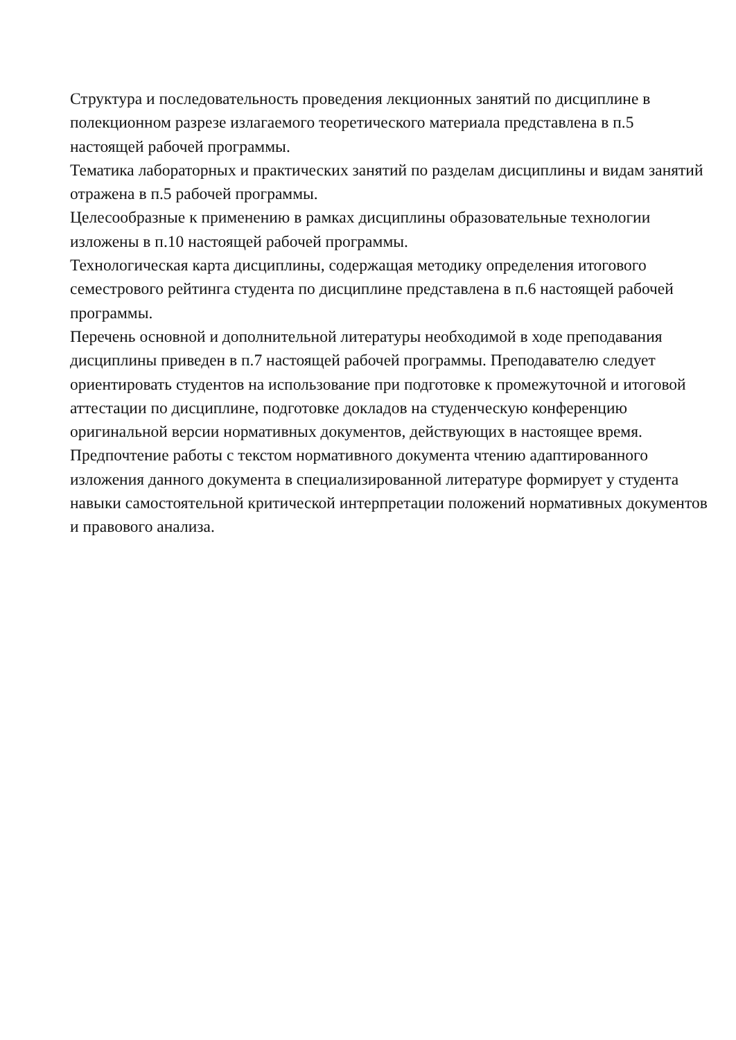Структура и последовательность проведения лекционных занятий по дисциплине в полекционном разрезе излагаемого теоретического материала представлена в п.5 настоящей рабочей программы.
Тематика лабораторных и практических занятий по разделам дисциплины и видам занятий отражена в п.5 рабочей программы.
Целесообразные к применению в рамках дисциплины образовательные технологии изложены в п.10 настоящей рабочей программы.
Технологическая карта дисциплины, содержащая методику определения итогового семестрового рейтинга студента по дисциплине представлена в п.6 настоящей рабочей программы.
Перечень основной и дополнительной литературы необходимой в ходе преподавания дисциплины приведен в п.7 настоящей рабочей программы. Преподавателю следует ориентировать студентов на использование при подготовке к промежуточной и итоговой аттестации по дисциплине, подготовке докладов на студенческую конференцию оригинальной версии нормативных документов, действующих в настоящее время. Предпочтение работы с текстом нормативного документа чтению адаптированного изложения данного документа в специализированной литературе формирует у студента навыки самостоятельной критической интерпретации положений нормативных документов и правового анализа.